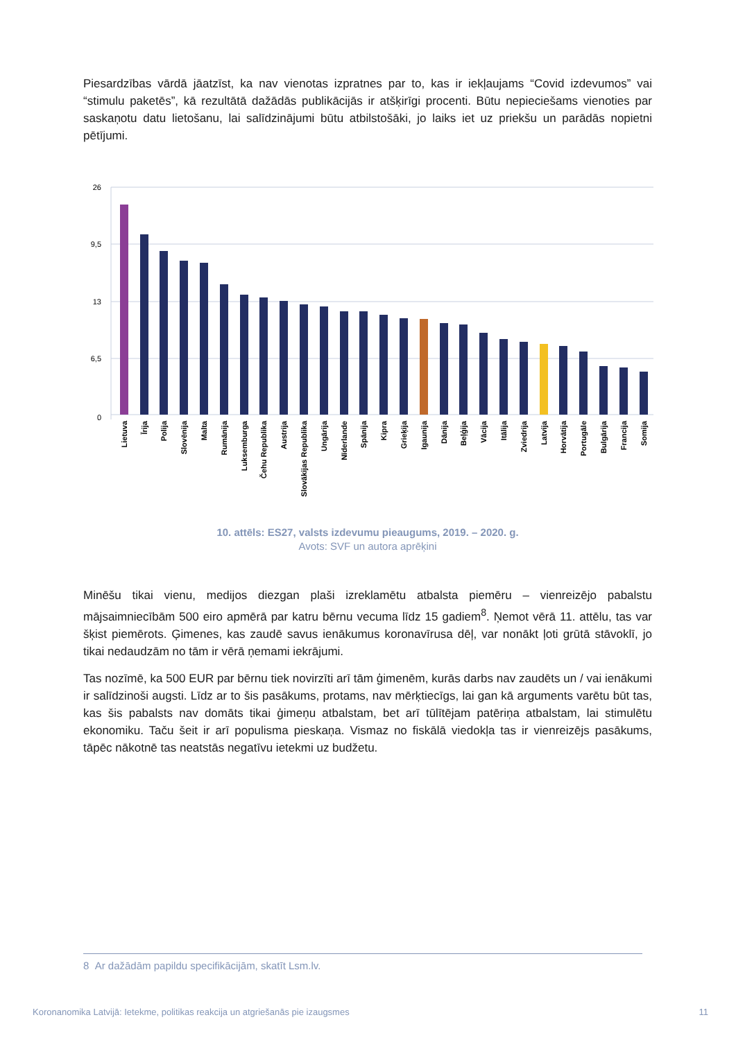Piesardzības vārdā jāatzīst, ka nav vienotas izpratnes par to, kas ir iekļaujams “Covid izdevumos” vai “stimulu paketēs”, kā rezultātā dažādās publikācijās ir atšķirīgi procenti. Būtu nepieciešams vienoties par saskaņotu datu lietošanu, lai salīdzinājumi būtu atbilstošāki, jo laiks iet uz priekšu un parādās nopietni pētījumi.
26
9,5
13
6,5
0
Lietuva
Īrija
Polija
Slovēnija
Malta
Rumānija
Luksemburga
Čehu Republika
Austrija
Slovākijas Republika
Ungārija
Nīderlande
Spānija
Kipra
Grieķija
Igaunija
Dānija
Beļģija
Vācija
Itālija
Zviedrija
Latvija
Horvātija
Portugāle
Bulgārija
Francija
Somija
10. attēls: ES27, valsts izdevumu pieaugums, 2019. – 2020. g.
Avots: SVF un autora aprēķini
Minēšu tikai vienu, medijos diezgan plaši izreklamētu atbalsta piemēru – vienreizējo pabalstu mājsaimniecībām 500 eiro apmērā par katru bērnu vecuma līdz 15 gadiem<sup>8</sup>. Ņemot vērā 11. attēlu, tas var šķist piemērots. Ģimenes, kas zaudē savus ienākumus koronavīrusa dēļ, var nonākt ļoti grūtā stāvoklī, jo tikai nedaudzām no tām ir vērā ņemami iekrājumi.
Tas nozīmē, ka 500 EUR par bērnu tiek novirzīti arī tām ģimenēm, kurās darbs nav zaudēts un / vai ienākumi ir salīdzinoši augsti. Līdz ar to šis pasākums, protams, nav mērķtiecīgs, lai gan kā arguments varētu būt tas, kas šis pabalsts nav domāts tikai ģimeņu atbalstam, bet arī tūlītējam patēriņa atbalstam, lai stimulētu ekonomiku. Taču šeit ir arī populisma pieskaņa. Vismaz no fiskālā viedokļa tas ir vienreizējs pasākums, tāpēc nākotnē tas neatstās negatīvu ietekmi uz budžetu.
8 Ar dažādām papildu specifikācijām, skatīt Lsm.lv.
Koronanomika Latvijā: Ietekme, politikas reakcija un atgriešanās pie izaugsmes 11